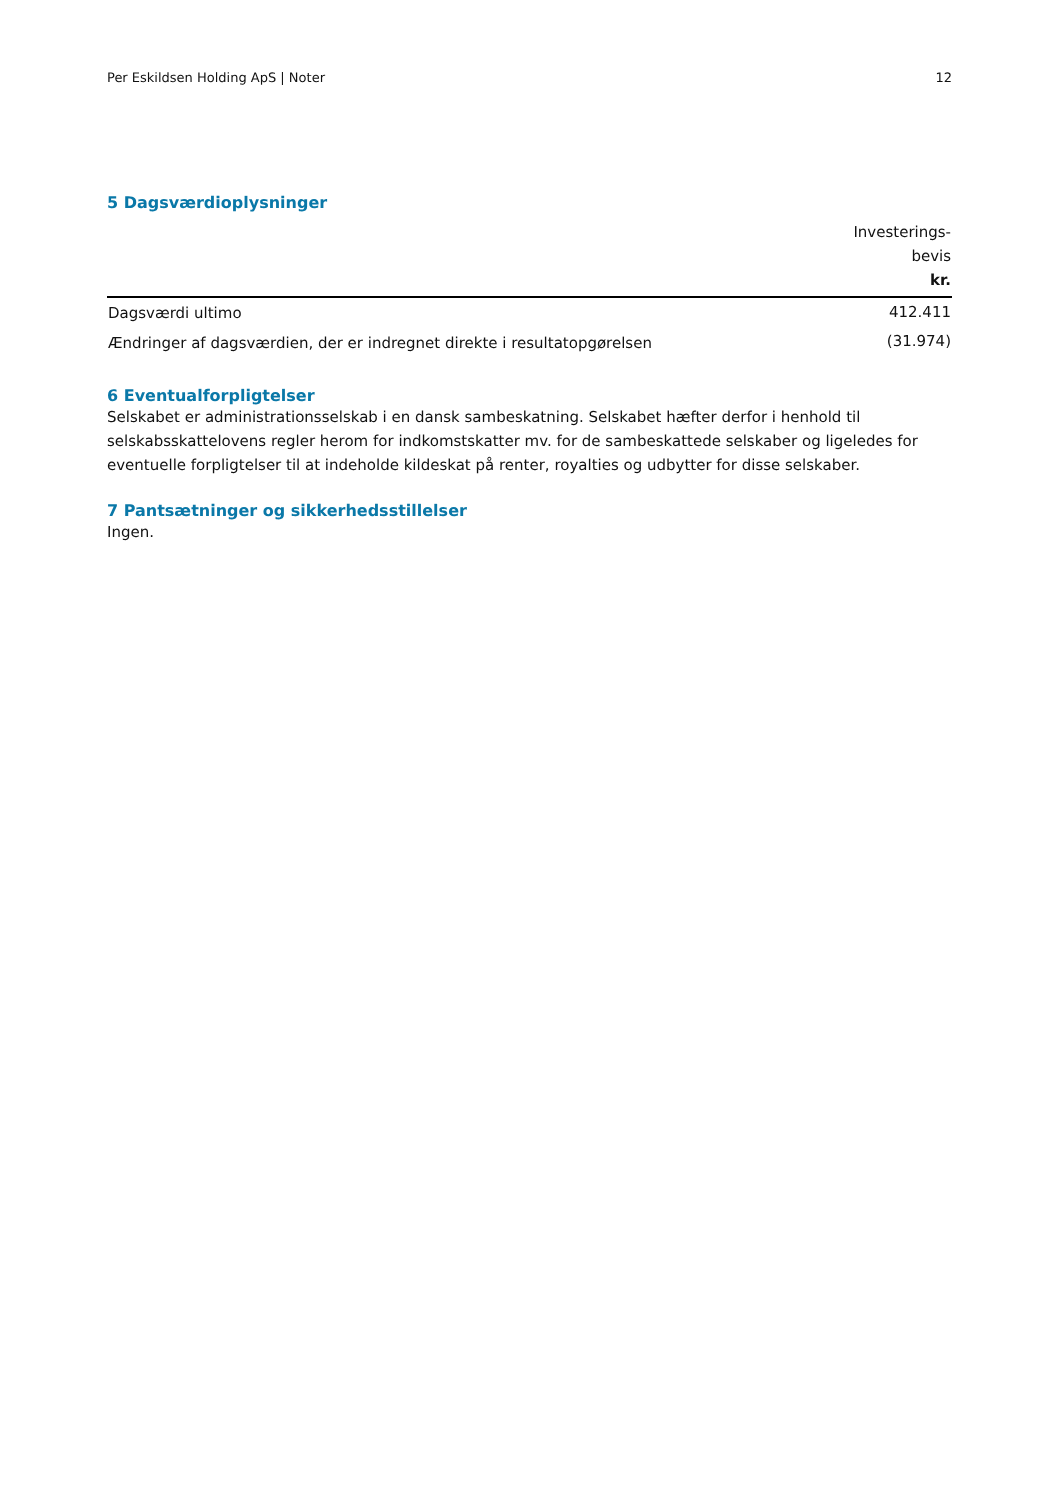Per Eskildsen Holding ApS | Noter 12
5 Dagsværdioplysninger
| | Investerings- bevis kr. |
| --- | --- |
| Dagsværdi ultimo | 412.411 |
| Ændringer af dagsværdien, der er indregnet direkte i resultatopgørelsen | (31.974) |
6 Eventualforpligtelser
Selskabet er administrationsselskab i en dansk sambeskatning. Selskabet hæfter derfor i henhold til selskabsskattelovens regler herom for indkomstskatter mv. for de sambeskattede selskaber og ligeledes for eventuelle forpligtelser til at indeholde kildeskat på renter, royalties og udbytter for disse selskaber.
7 Pantsætninger og sikkerhedsstillelser
Ingen.